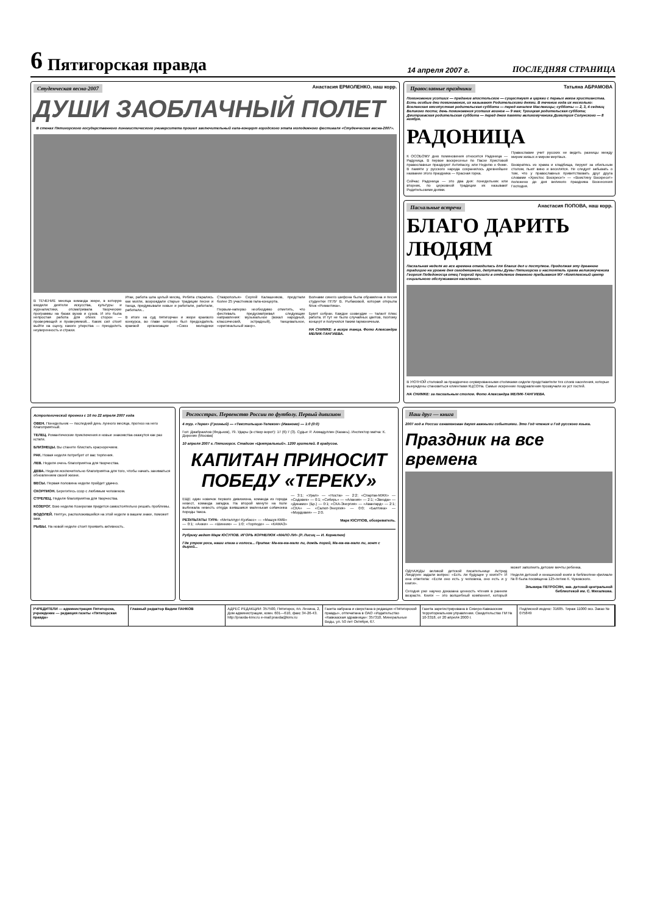6 Пятигорская правда 14 апреля 2007 г. ПОСЛЕДНЯЯ СТРАНИЦА
Студенческая весна-2007 Анастасия ЕРМОЛЕНКО, наш корр.
ДУШИ ЗАОБЛАЧНЫЙ ПОЛЕТ
В стенах Пятигорского государственного лингвистического университета прошел заключительный гала-концерт городского этапа молодежного фестиваля «Студенческая весна-2007».
В ТЕЧЕНИЕ месяца команда жюри, в которую входили деятели искусства, культуры и журналистики, отсматривала творческие программы на базах вузов и сузов. И это была непростая работа для обеих сторон — проверяющей и проверяемой... Каких сил стоит выйти на сцену, какого упорства — преодолеть неуверенность и страхи.
Итак, работа шла целый месяц. Ребята старались как могли, возрождали старые традиции песни и танца, придумывали новые и работали, работали, работали...
В итоге на суд пятигорчан и жюри краевого конкурса, во главе которого был председатель краевой организации «Союз молодежи Ставрополья» Сергей Калашников, предстали более 25 участников гала-концерта.
Первым-наперво необходимо отметить, что фестиваль предусматривал следующие направления: музыкальное (вокал народный, классический, эстрадный), танцевальное, «оригинальный жанр».
Волнами синего шифона была обрамлена и песня студентки ПГЛУ В. Рыбаковой, которая открыла блок «Романтика».
Букет собран. Каждое созвездие — талант плюс работа. И тут не было случайных цветов, поэтому концерт и получился таким гармоничным.
НА СНИМКЕ: в вихре танца. Фото Александра МЕЛИК-ТАНГИЕВА.
Православные праздники Татьяна АБРАМОВА
Поминовение усопших — предание апостольское — существует в церкви с первых веков христианства. Есть особые дни поминовения, их называют Родительскими днями. В течение года их несколько: Вселенская мясопустная родительская суббота — перед началом Масленицы; субботы — 2, 3, 4 седмиц Великого поста; день поминовения усопших воинов — 9 мая; Троицкая родительская суббота; Дмитриевская родительская суббота — перед днем памяти великомученика Димитрия Солунского — 8 ноября.
РАДОНИЦА
К ОСОБОМУ дню поминовения относится Радоница — Радуница. В первое воскресенье по Пасхе Христовой православные празднуют Антипасху, или Неделю о Фоме. В памяти у русского народа сохранилось древнейшее название этого праздника — Красная горка.
Сейчас Радоница — это два дня: понедельник или вторник, по церковной традиции их называют Родительскими днями.
Православие учит русских не видеть разницы между миром живых и миром мертвых.
Возвратясь из храма и кладбища, пируют за обильным столом, пьют вино и веселятся. Не следует забывать о том, что у православных приветствовать друг друга словами «Христос Воскресе!» — «Воистину Воскресе!» положено до дня великого праздника Вознесения Господня.
Пасхальные встречи Анастасия ПОПОВА, наш корр.
БЛАГО ДАРИТЬ ЛЮДЯМ
Пасхальная неделя во все времена отводилась для благих дел и поступков. Продолжая эту древнюю традицию на уровне дня сегодняшнего, депутаты Думы Пятигорска и настоятель храма великомученика Георгия Победоносца отец Георгий пришли в отделение дневного пребывания МУ «Комплексный центр социального обслуживания населения».
В УЮТНОЙ столовой за празднично сервированными столиками сидели представители тех слоев населения, которые вынуждены становиться клиентами КЦСОНа. Самые искренние поздравления прозвучали из уст гостей.
НА СНИМКЕ: за пасхальным столом. Фото Александра МЕЛИК-ТАНГИЕВА.
Астрологический прогноз с 16 по 22 апреля 2007 года
ОВЕН. Понедельник — последний день лунного месяца, прогноз на него благоприятный.
ТЕЛЕЦ. Романтические приключения и новые знакомства окажутся как раз кстати.
БЛИЗНЕЦЫ. Вы станете блистать красноречием.
РАК. Новая неделя потребует от вас терпения.
ЛЕВ. Неделя очень благоприятна для творчества.
ДЕВА. Неделя исключительно благоприятна для того, чтобы начать заниматься обновлением своей жизни.
ВЕСЫ. Первая половина недели пройдет удачно.
СКОРПИОН. Берегитесь ссор с любимым человеком.
СТРЕЛЕЦ. Неделя благоприятна для творчества.
КОЗЕРОГ. Вою неделю Козерогам придется самостоятельно решать проблемы.
ВОДОЛЕЙ. Нептун, расположившийся на этой неделе в вашем знаке, поможет вам.
РЫБЫ. На новой неделе стоит проявить активность.
Росгосстрах. Первенство России по футболу. Первый дивизион
4 тур. «Терек» (Грозный) — «Текстильщик-Телеком» (Иваново) — 1:0 (0:0)
Гол: Джабраилов (Федьков), 79. Удары (в створ ворот): 17 (6):7 (3). Судьи: Р. Ахмадуллин (Казань). Инспектор матча: К. Доронин (Москва)
10 апреля 2007 г. Пятигорск. Стадион «Центральный». 1200 зрителей. 8 градусов.
КАПИТАН ПРИНОСИТ ПОБЕДУ «ТЕРЕКУ»
ЕЩЕ один новичок первого дивизиона, команда из города невест, команда загадка. На второй минуте на поле выбежала невесть откуда взявшаяся маленькая собачонка породы такса.
РЕЗУЛЬТАТЫ ТУРА: «Металлург-Кузбасс» — «Машук-КМВ» — 0:1; «Анжи» — «Шинник» — 1:0; «Торпедо» — «КАМАЗ» — 3:1; «Урал» — «Носта» — 2:2; «Спартак-МЖК» — «Содовик» — 0:1; «Сибирь» — «Алания» — 2:1; «Звезда» — «Динамо» (Бр.) — 0:1; «СКА-Энергия» — «Авангард» — 2:1; «СКА» — «Салют-Энергия» — 0:0; «Балтика» — «Мордовия» — 2:0.
Марк ЮСУПОВ, обозреватель.
Рубрику ведет Марк ЮСУПОВ. ИГОРЬ КОРНЕЛЮК «МАЛО ЛИ» (Р. Лисиц — И. Корнелюк)
Где утром роса, наши глаза и голоса... Припев: Ма-ма-ма-мало ли, дождь порой, Ма-ма-ма-мало ли, зонт с дырой...
Наш друг — книга
2007 год в России ознаменован двумя важными событиями. Это Год чтения и Год русского языка.
Праздник на все времена
ОДНАЖДЫ великой детской писательнице Астрид Линдгрен задали вопрос: «Есть ли будущее у книги?» И она ответила: «Если оно есть у человека, оно есть и у книги».
Сегодня уже научно доказана ценность чтения в раннем возрасте. Книги — это волшебный компонент, который может заполнить детские мечты ребенка.
Неделя детской и юношеской книги в библиотеке-филиале № 8 была посвящена 125-летию К. Чуковского.
Эльмира ПЕТРОСЯН, зав. детской центральной библиотекой им. С. Михалкова.
УЧРЕДИТЕЛИ — администрация Пятигорска, учреждение — редакция газеты «Пятигорская правда»
Главный редактор Вадим ПАНКОВ АДРЕС РЕДАКЦИИ: 357500, Пятигорск, пл. Ленина, 2, Дом администрации, комн. 601—610, факс 34-26-43. http://pravda-kmv.ru e-mail:pravda@kmv.ru
Газета набрана и сверстана в редакции «Пятигорской правды», отпечатана в ОАО «Издательство «Кавказская здравница»: 357310, Минеральные Воды, ул. 50 лет Октября, 67.
Газета зарегистрирована в Северо-Кавказском территориальном управлении. Свидетельство ПИ № 10-3318, от 20 апреля 2000 г.
Подписной индекс: 31685. Тираж 11000 экз. Заказ № 075849